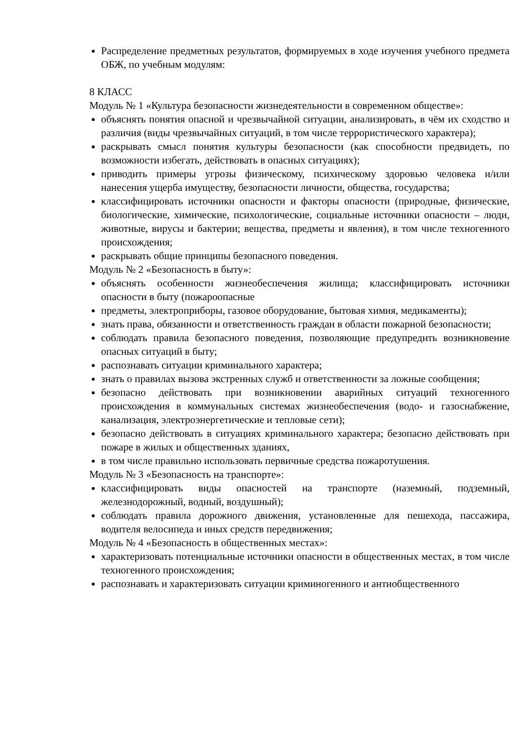Распределение предметных результатов, формируемых в ходе изучения учебного предмета ОБЖ, по учебным модулям:
8 КЛАСС
Модуль № 1 «Культура безопасности жизнедеятельности в современном обществе»:
объяснять понятия опасной и чрезвычайной ситуации, анализировать, в чём их сходство и различия (виды чрезвычайных ситуаций, в том числе террористического характера);
раскрывать смысл понятия культуры безопасности (как способности предвидеть, по возможности избегать, действовать в опасных ситуациях);
приводить примеры угрозы физическому, психическому здоровью человека и/или нанесения ущерба имуществу, безопасности личности, общества, государства;
классифицировать источники опасности и факторы опасности (природные, физические, биологические, химические, психологические, социальные источники опасности – люди, животные, вирусы и бактерии; вещества, предметы и явления), в том числе техногенного происхождения;
раскрывать общие принципы безопасного поведения.
Модуль № 2 «Безопасность в быту»:
объяснять особенности жизнеобеспечения жилища; классифицировать источники опасности в быту (пожароопасные
предметы, электроприборы, газовое оборудование, бытовая химия, медикаменты);
знать права, обязанности и ответственность граждан в области пожарной безопасности;
соблюдать правила безопасного поведения, позволяющие предупредить возникновение опасных ситуаций в быту;
распознавать ситуации криминального характера;
знать о правилах вызова экстренных служб и ответственности за ложные сообщения;
безопасно действовать при возникновении аварийных ситуаций техногенного происхождения в коммунальных системах жизнеобеспечения (водо- и газоснабжение, канализация, электроэнергетические и тепловые сети);
безопасно действовать в ситуациях криминального характера; безопасно действовать при пожаре в жилых и общественных зданиях,
в том числе правильно использовать первичные средства пожаротушения.
Модуль № 3 «Безопасность на транспорте»:
классифицировать виды опасностей на транспорте (наземный, подземный, железнодорожный, водный, воздушный);
соблюдать правила дорожного движения, установленные для пешехода, пассажира, водителя велосипеда и иных средств передвижения;
Модуль № 4 «Безопасность в общественных местах»:
характеризовать потенциальные источники опасности в общественных местах, в том числе техногенного происхождения;
распознавать и характеризовать ситуации криминогенного и антиобщественного